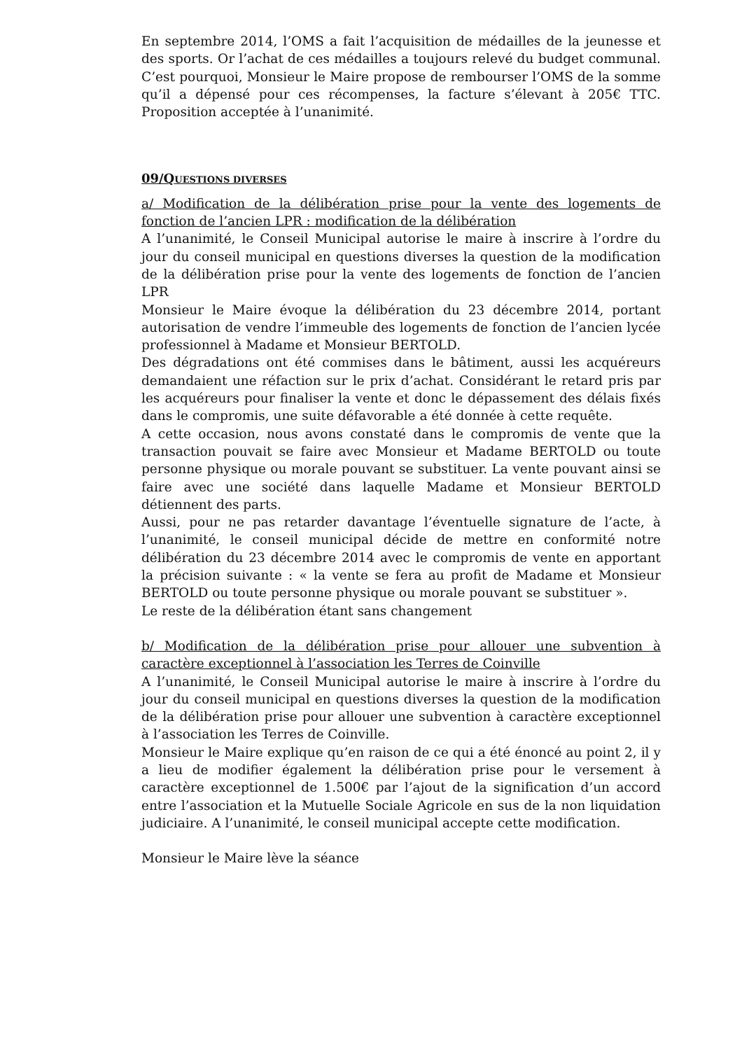En septembre 2014, l’OMS a fait l’acquisition de médailles de la jeunesse et des sports. Or l’achat de ces médailles a toujours relevé du budget communal. C’est pourquoi, Monsieur le Maire propose de rembourser l’OMS de la somme qu’il a dépensé pour ces récompenses, la facture s’élevant à 205€ TTC. Proposition acceptée à l’unanimité.
09/QUESTIONS DIVERSES
a/ Modification de la délibération prise pour la vente des logements de fonction de l’ancien LPR : modification de la délibération
A l’unanimité, le Conseil Municipal autorise le maire à inscrire à l’ordre du jour du conseil municipal en questions diverses la question de la modification de la délibération prise pour la vente des logements de fonction de l’ancien LPR
Monsieur le Maire évoque la délibération du 23 décembre 2014, portant autorisation de vendre l’immeuble des logements de fonction de l’ancien lycée professionnel à Madame et Monsieur BERTOLD.
Des dégradations ont été commises dans le bâtiment, aussi les acquéreurs demandaient une réfaction sur le prix d’achat. Considérant le retard pris par les acquéreurs pour finaliser la vente et donc le dépassement des délais fixés dans le compromis, une suite défavorable a été donnée à cette requête.
A cette occasion, nous avons constaté dans le compromis de vente que la transaction pouvait se faire avec Monsieur et Madame BERTOLD ou toute personne physique ou morale pouvant se substituer. La vente pouvant ainsi se faire avec une société dans laquelle Madame et Monsieur BERTOLD détiennent des parts.
Aussi, pour ne pas retarder davantage l’éventuelle signature de l’acte, à l’unanimité, le conseil municipal décide de mettre en conformité notre délibération du 23 décembre 2014 avec le compromis de vente en apportant la précision suivante : « la vente se fera au profit de Madame et Monsieur BERTOLD ou toute personne physique ou morale pouvant se substituer ».
Le reste de la délibération étant sans changement
b/ Modification de la délibération prise pour allouer une subvention à caractère exceptionnel à l’association les Terres de Coinville
A l’unanimité, le Conseil Municipal autorise le maire à inscrire à l’ordre du jour du conseil municipal en questions diverses la question de la modification de la délibération prise pour allouer une subvention à caractère exceptionnel à l’association les Terres de Coinville.
Monsieur le Maire explique qu’en raison de ce qui a été énoncé au point 2, il y a lieu de modifier également la délibération prise pour le versement à caractère exceptionnel de 1.500€ par l’ajout de la signification d’un accord entre l’association et la Mutuelle Sociale Agricole en sus de la non liquidation judiciaire. A l’unanimité, le conseil municipal accepte cette modification.
Monsieur le Maire lève la séance